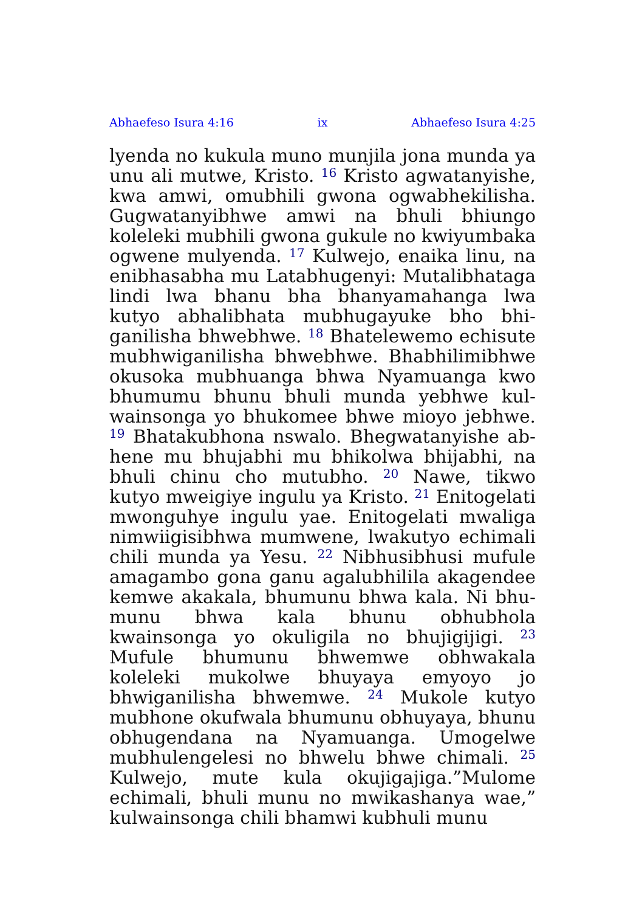Abhaefeso Isura 4:16 ix Abhaefeso Isura 4:25
lyenda no kukula muno munjila jona munda ya unu ali mutwe, Kristo. <sup>16</sup> Kristo agwatany­ishe, kwa amwi, omubhili gwona ogwabhekil­isha. Gugwatanyibhwe amwi na bhuli bhiungo koleleki mubhili gwona gukule no kwiyumbaka ogwene mulyenda. <sup>17</sup> Kulwejo, enaika linu, na enibhasabha mu Latabhugenyi: Mutalib­hataga lindi lwa bhanu bha bhanyamahanga lwa kutyo abhalibhata mubhugayuke bho bhi­ganilisha bhwebhwe. <sup>18</sup> Bhatelewemo echisute mubhwiganilisha bhwebhwe. Bhabhilimibhwe okusoka mubhuanga bhwa Nyamuanga kwo bhumumu bhunu bhuli munda yebhwe kul­wainsonga yo bhukomee bhwe mioyo jebhwe. <sup>19</sup> Bhatakubhona nswalo. Bhegwatanyishe ab­hene mu bhujabhi mu bhikolwa bhijabhi, na bhuli chinu cho mutubho. <sup>20</sup> Nawe, tikwo kutyo mweigiye ingulu ya Kristo. <sup>21</sup> Enitogelati mwonguhye ingulu yae. Enitogelati mwaliga nimwiigisibhwa mumwene, lwakutyo echimali chili munda ya Yesu. <sup>22</sup> Nibhusibhusi mufule amagambo gona ganu agalubhilila akagendee kemwe akakala, bhumunu bhwa kala. Ni bhu­munu bhwa kala bhunu obhubhola kwainsonga yo okuligila no bhujigijigi. <sup>23</sup> Mufule bhu­munu bhwemwe obhwakala koleleki mukolwe bhuyaya emyoyo jo bhwiganilisha bhwemwe. <sup>24</sup> Mukole kutyo mubhone okufwala bhumunu obhuyaya, bhunu obhugendana na Nyamuanga. Umogelwe mubhulengelesi no bhwelu bhwe chi­mali. <sup>25</sup> Kulwejo, mute kula okujigajiga.”Mulome echimali, bhuli munu no mwikashanya wae,” kulwainsonga chili bhamwi kubhuli munu